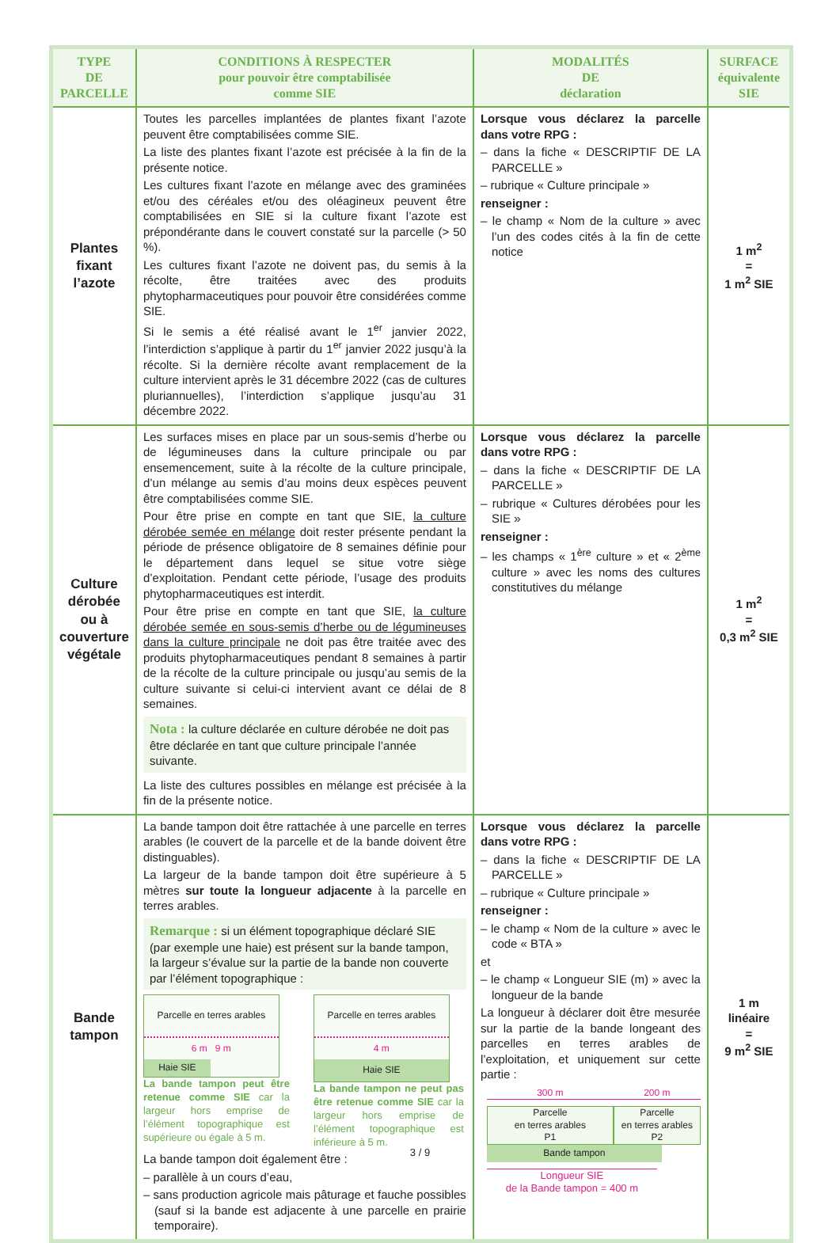| TYPE DE PARCELLE | CONDITIONS À RESPECTER pour pouvoir être comptabilisée comme SIE | MODALITÉS DE déclaration | SURFACE équivalente SIE |
| --- | --- | --- | --- |
| Plantes fixant l’azote | Toutes les parcelles implantées de plantes fixant l’azote peuvent être comptabilisées comme SIE. La liste des plantes fixant l’azote est précisée à la fin de la présente notice. Les cultures fixant l’azote en mélange avec des graminées et/ou des céréales et/ou des oléagineux peuvent être comptabilisées en SIE si la culture fixant l’azote est prépondérante dans le couvert constaté sur la parcelle (> 50 %). Les cultures fixant l’azote ne doivent pas, du semis à la récolte, être traitées avec des produits phytopharmaceutiques pour pouvoir être considérées comme SIE. Si le semis a été réalisé avant le 1<sup>er</sup> janvier 2022, l’interdiction s’applique à partir du 1<sup>er</sup> janvier 2022 jusqu’à la récolte. Si la dernière récolte avant remplacement de la culture intervient après le 31 décembre 2022 (cas de cultures pluriannuelles), l’interdiction s’applique jusqu’au 31 décembre 2022. | Lorsque vous déclarez la parcelle dans votre RPG : – dans la fiche « DESCRIPTIF DE LA PARCELLE » – rubrique « Culture principale » renseigner : – le champ « Nom de la culture » avec l’un des codes cités à la fin de cette notice | 1 m<sup>2</sup> = 1 m<sup>2</sup> SIE |
| Culture dérobée ou à couverture végétale | Les surfaces mises en place par un sous-semis d’herbe ou de légumineuses dans la culture principale ou par ensemencement, suite à la récolte de la culture principale, d’un mélange au semis d’au moins deux espèces peuvent être comptabilisées comme SIE. Pour être prise en compte en tant que SIE, la culture dérobée semée en mélange doit rester présente pendant la période de présence obligatoire de 8 semaines définie pour le département dans lequel se situe votre siège d’exploitation. Pendant cette période, l’usage des produits phytopharmaceutiques est interdit. Pour être prise en compte en tant que SIE, la culture dérobée semée en sous-semis d’herbe ou de légumineuses dans la culture principale ne doit pas être traitée avec des produits phytopharmaceutiques pendant 8 semaines à partir de la récolte de la culture principale ou jusqu’au semis de la culture suivante si celui-ci intervient avant ce délai de 8 semaines. Nota : la culture déclarée en culture dérobée ne doit pas être déclarée en tant que culture principale l’année suivante. La liste des cultures possibles en mélange est précisée à la fin de la présente notice. | Lorsque vous déclarez la parcelle dans votre RPG : – dans la fiche « DESCRIPTIF DE LA PARCELLE » – rubrique « Cultures dérobées pour les SIE » renseigner : – les champs « 1<sup>ère</sup> culture » et « 2<sup>ème</sup> culture » avec les noms des cultures constitutives du mélange | 1 m<sup>2</sup> = 0,3 m<sup>2</sup> SIE |
| Bande tampon | La bande tampon doit être rattachée à une parcelle en terres arables (le couvert de la parcelle et de la bande doivent être distinguables). La largeur de la bande tampon doit être supérieure à 5 mètres sur toute la longueur adjacente à la parcelle en terres arables. Remarque : si un élément topographique déclaré SIE (par exemple une haie) est présent sur la bande tampon, la largeur s’évalue sur la partie de la bande non couverte par l’élément topographique : Parcelle en terres arables 6 m 9 m Haie SIE La bande tampon peut être retenue comme SIE car la largeur hors emprise de l’élément topographique est supérieure ou égale à 5 m. Parcelle en terres arables 4 m Haie SIE La bande tampon ne peut pas être retenue comme SIE car la largeur hors emprise de l’élément topographique est inférieure à 5 m. La bande tampon doit également être : – parallèle à un cours d’eau, – sans production agricole mais pâturage et fauche possibles (sauf si la bande est adjacente à une parcelle en prairie temporaire). | Lorsque vous déclarez la parcelle dans votre RPG : – dans la fiche « DESCRIPTIF DE LA PARCELLE » – rubrique « Culture principale » renseigner : – le champ « Nom de la culture » avec le code « BTA » et – le champ « Longueur SIE (m) » avec la longueur de la bande La longueur à déclarer doit être mesurée sur la partie de la bande longeant des parcelles en terres arables de l’exploitation, et uniquement sur cette partie : 300 m 200 m Parcelle en terres arables P1 Parcelle en terres arables P2 Bande tampon Longueur SIE de la Bande tampon = 400 m | 1 m linéaire = 9 m<sup>2</sup> SIE |
3 / 9